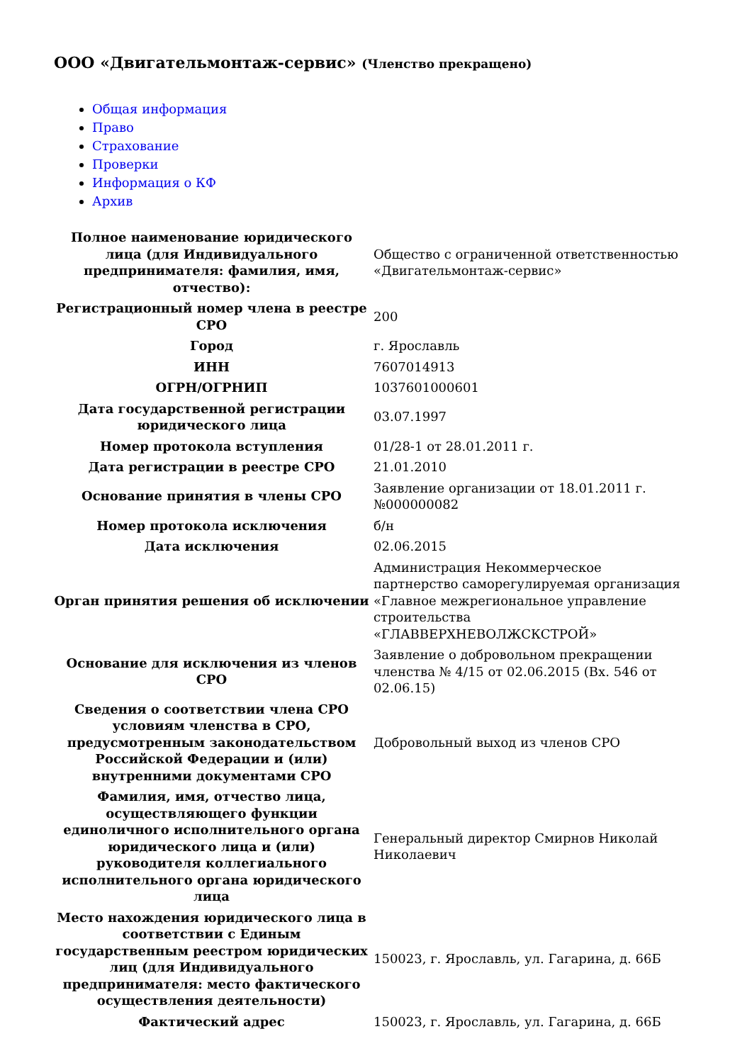ООО «Двигательмонтаж-сервис» (Членство прекращено)
Общая информация
Право
Страхование
Проверки
Информация о КФ
Архив
| Полное наименование юридического лица (для Индивидуального предпринимателя: фамилия, имя, отчество): | Общество с ограниченной ответственностью «Двигательмонтаж-сервис» |
| Регистрационный номер члена в реестре СРО | 200 |
| Город | г. Ярославль |
| ИНН | 7607014913 |
| ОГРН/ОГРНИП | 1037601000601 |
| Дата государственной регистрации юридического лица | 03.07.1997 |
| Номер протокола вступления | 01/28-1 от 28.01.2011 г. |
| Дата регистрации в реестре СРО | 21.01.2010 |
| Основание принятия в члены СРО | Заявление организации от 18.01.2011 г. №000000082 |
| Номер протокола исключения | б/н |
| Дата исключения | 02.06.2015 |
| Орган принятия решения об исключении | Администрация Некоммерческое партнерство саморегулируемая организация «Главное межрегиональное управление строительства «ГЛАВВЕРХНЕВОЛЖСКСТРОЙ» |
| Основание для исключения из членов СРО | Заявление о добровольном прекращении членства № 4/15 от 02.06.2015 (Вх. 546 от 02.06.15) |
| Сведения о соответствии члена СРО условиям членства в СРО, предусмотренным законодательством Российской Федерации и (или) внутренними документами СРО | Добровольный выход из членов СРО |
| Фамилия, имя, отчество лица, осуществляющего функции единоличного исполнительного органа юридического лица и (или) руководителя коллегиального исполнительного органа юридического лица | Генеральный директор Смирнов Николай Николаевич |
| Место нахождения юридического лица в соответствии с Единым государственным реестром юридических лиц (для Индивидуального предпринимателя: место фактического осуществления деятельности) | 150023, г. Ярославль, ул. Гагарина, д. 66Б |
| Фактический адрес | 150023, г. Ярославль, ул. Гагарина, д. 66Б |